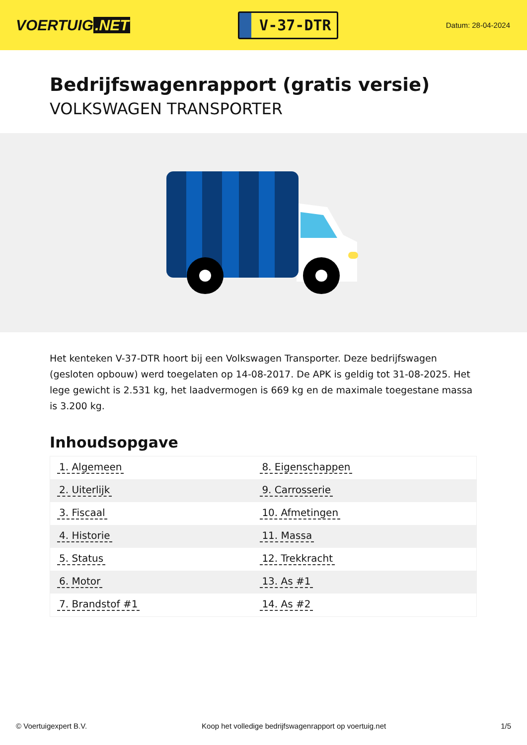VOERTUIG.NET
V-37-DTR
Datum: 28-04-2024
Bedrijfswagenrapport (gratis versie)
VOLKSWAGEN TRANSPORTER
Het kenteken V-37-DTR hoort bij een Volkswagen Transporter. Deze bedrijfswagen (gesloten opbouw) werd toegelaten op 14-08-2017. De APK is geldig tot 31-08-2025. Het lege gewicht is 2.531 kg, het laadvermogen is 669 kg en de maximale toegestane massa is 3.200 kg.
Inhoudsopgave
| 1. Algemeen | 8. Eigenschappen |
| 2. Uiterlijk | 9. Carrosserie |
| 3. Fiscaal | 10. Afmetingen |
| 4. Historie | 11. Massa |
| 5. Status | 12. Trekkracht |
| 6. Motor | 13. As #1 |
| 7. Brandstof #1 | 14. As #2 |
© Voertuigexpert B.V. Koop het volledige bedrijfswagenrapport op voertuig.net
1/5